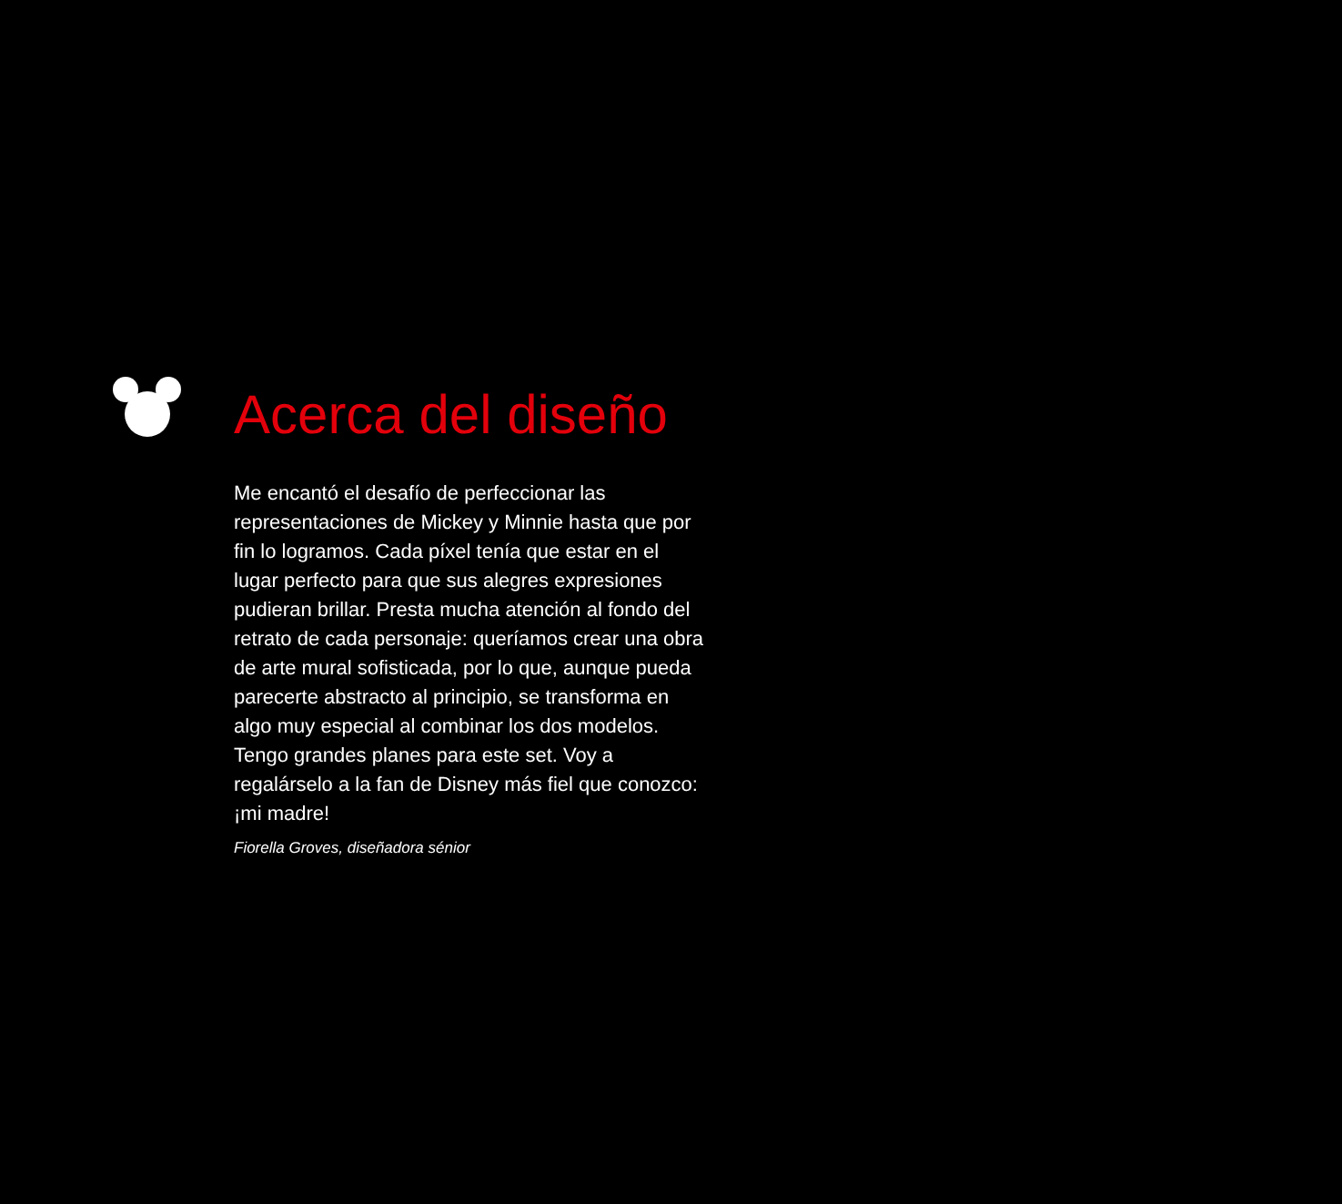Acerca del diseño
Me encantó el desafío de perfeccionar las representaciones de Mickey y Minnie hasta que por fin lo logramos. Cada píxel tenía que estar en el lugar perfecto para que sus alegres expresiones pudieran brillar. Presta mucha atención al fondo del retrato de cada personaje: queríamos crear una obra de arte mural sofisticada, por lo que, aunque pueda parecerte abstracto al principio, se transforma en algo muy especial al combinar los dos modelos. Tengo grandes planes para este set. Voy a regalárselo a la fan de Disney más fiel que conozco: ¡mi madre!
Fiorella Groves, diseñadora sénior